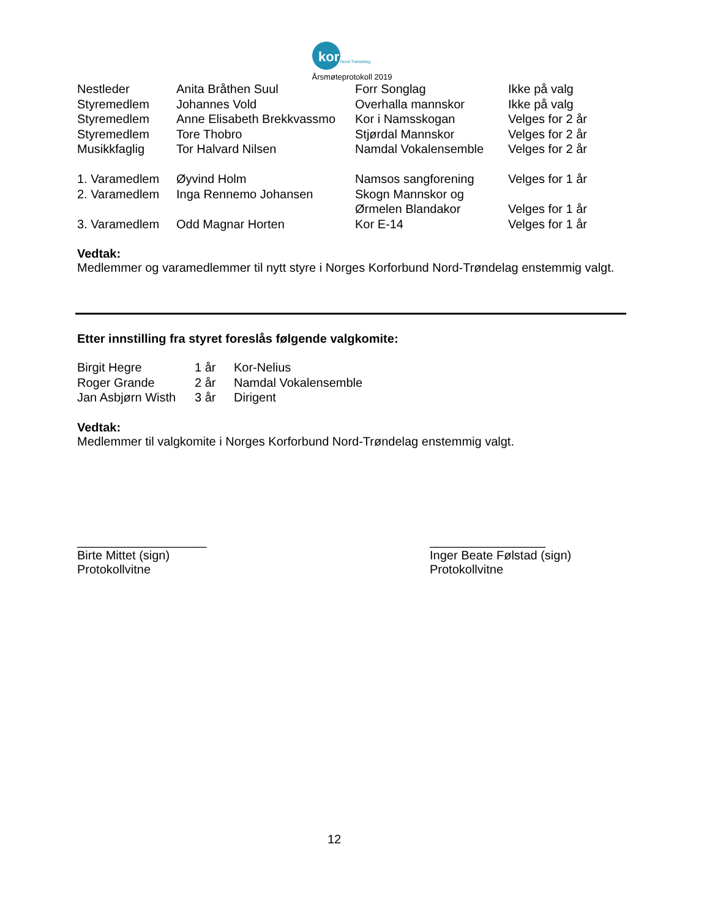kor Nord-Trøndelag
Årsmøteprotokoll 2019
| Nestleder | Anita Bråthen Suul | Forr Songlag | Ikke på valg |
| Styremedlem | Johannes Vold | Overhalla mannskor | Ikke på valg |
| Styremedlem | Anne Elisabeth Brekkvassmo | Kor i Namsskogan | Velges for 2 år |
| Styremedlem | Tore Thobro | Stjørdal Mannskor | Velges for 2 år |
| Musikkfaglig | Tor Halvard Nilsen | Namdal Vokalensemble | Velges for 2 år |
| 1. Varamedlem | Øyvind Holm | Namsos sangforening | Velges for 1 år |
| 2. Varamedlem | Inga Rennemo Johansen | Skogn Mannskor og | |
| | | Ørmelen Blandakor | Velges for 1 år |
| 3. Varamedlem | Odd Magnar Horten | Kor E-14 | Velges for 1 år |
Vedtak:
Medlemmer og varamedlemmer til nytt styre i Norges Korforbund Nord-Trøndelag enstemmig valgt.
Etter innstilling fra styret foreslås følgende valgkomite:
| Birgit Hegre | 1 år | Kor-Nelius |
| Roger Grande | 2 år | Namdal Vokalensemble |
| Jan Asbjørn Wisth | 3 år | Dirigent |
Vedtak:
Medlemmer til valgkomite i Norges Korforbund Nord-Trøndelag enstemmig valgt.
___________________
Birte Mittet (sign)
Protokollvitne
_________________
Inger Beate Følstad (sign)
Protokollvitne
12